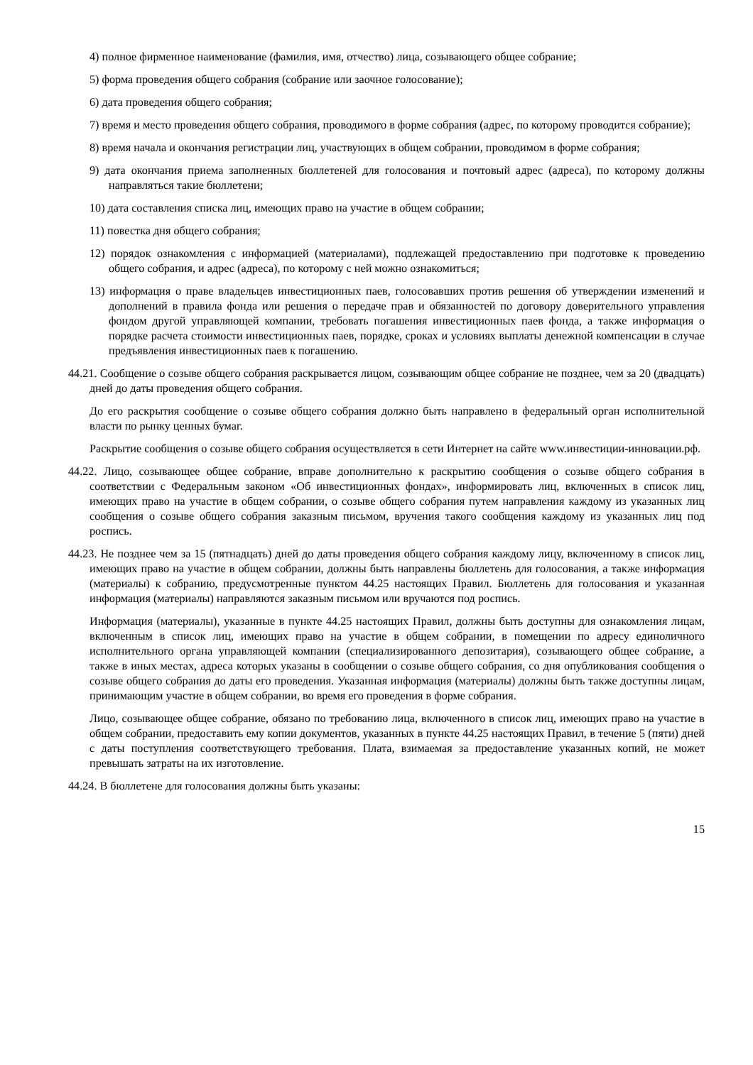4) полное фирменное наименование (фамилия, имя, отчество) лица, созывающего общее собрание;
5) форма проведения общего собрания (собрание или заочное голосование);
6) дата проведения общего собрания;
7) время и место проведения общего собрания, проводимого в форме собрания (адрес, по которому проводится собрание);
8) время начала и окончания регистрации лиц, участвующих в общем собрании, проводимом в форме собрания;
9) дата окончания приема заполненных бюллетеней для голосования и почтовый адрес (адреса), по которому должны направляться такие бюллетени;
10) дата составления списка лиц, имеющих право на участие в общем собрании;
11) повестка дня общего собрания;
12) порядок ознакомления с информацией (материалами), подлежащей предоставлению при подготовке к проведению общего собрания, и адрес (адреса), по которому с ней можно ознакомиться;
13) информация о праве владельцев инвестиционных паев, голосовавших против решения об утверждении изменений и дополнений в правила фонда или решения о передаче прав и обязанностей по договору доверительного управления фондом другой управляющей компании, требовать погашения инвестиционных паев фонда, а также информация о порядке расчета стоимости инвестиционных паев, порядке, сроках и условиях выплаты денежной компенсации в случае предъявления инвестиционных паев к погашению.
44.21. Сообщение о созыве общего собрания раскрывается лицом, созывающим общее собрание не позднее, чем за 20 (двадцать) дней до даты проведения общего собрания.
До его раскрытия сообщение о созыве общего собрания должно быть направлено в федеральный орган исполнительной власти по рынку ценных бумаг.
Раскрытие сообщения о созыве общего собрания осуществляется в сети Интернет на сайте www.инвестиции-инновации.рф.
44.22. Лицо, созывающее общее собрание, вправе дополнительно к раскрытию сообщения о созыве общего собрания в соответствии с Федеральным законом «Об инвестиционных фондах», информировать лиц, включенных в список лиц, имеющих право на участие в общем собрании, о созыве общего собрания путем направления каждому из указанных лиц сообщения о созыве общего собрания заказным письмом, вручения такого сообщения каждому из указанных лиц под роспись.
44.23. Не позднее чем за 15 (пятнадцать) дней до даты проведения общего собрания каждому лицу, включенному в список лиц, имеющих право на участие в общем собрании, должны быть направлены бюллетень для голосования, а также информация (материалы) к собранию, предусмотренные пунктом 44.25 настоящих Правил. Бюллетень для голосования и указанная информация (материалы) направляются заказным письмом или вручаются под роспись.
Информация (материалы), указанные в пункте 44.25 настоящих Правил, должны быть доступны для ознакомления лицам, включенным в список лиц, имеющих право на участие в общем собрании, в помещении по адресу единоличного исполнительного органа управляющей компании (специализированного депозитария), созывающего общее собрание, а также в иных местах, адреса которых указаны в сообщении о созыве общего собрания, со дня опубликования сообщения о созыве общего собрания до даты его проведения. Указанная информация (материалы) должны быть также доступны лицам, принимающим участие в общем собрании, во время его проведения в форме собрания.
Лицо, созывающее общее собрание, обязано по требованию лица, включенного в список лиц, имеющих право на участие в общем собрании, предоставить ему копии документов, указанных в пункте 44.25 настоящих Правил, в течение 5 (пяти) дней с даты поступления соответствующего требования. Плата, взимаемая за предоставление указанных копий, не может превышать затраты на их изготовление.
44.24. В бюллетене для голосования должны быть указаны:
15